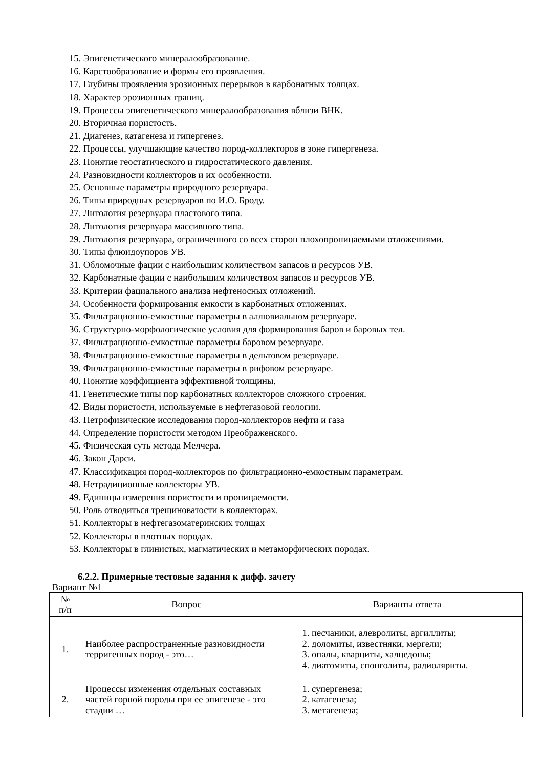15. Эпигенетического минералообразование.
16. Карстообразование и формы его проявления.
17. Глубины проявления эрозионных перерывов в карбонатных толщах.
18. Характер эрозионных границ.
19. Процессы эпигенетического минералообразования вблизи ВНК.
20. Вторичная пористость.
21. Диагенез, катагенеза и гипергенез.
22. Процессы, улучшающие качество пород-коллекторов в зоне гипергенеза.
23. Понятие геостатического и гидростатического давления.
24. Разновидности коллекторов и их особенности.
25. Основные параметры природного резервуара.
26. Типы природных резервуаров по И.О. Броду.
27. Литология резервуара пластового типа.
28. Литология резервуара массивного типа.
29. Литология резервуара, ограниченного со всех сторон плохопроницаемыми отложениями.
30. Типы флюидоупоров УВ.
31. Обломочные фации с наибольшим количеством запасов и ресурсов УВ.
32. Карбонатные фации с наибольшим количеством запасов и ресурсов УВ.
33. Критерии фациального анализа нефтеносных отложений.
34. Особенности формирования емкости в карбонатных отложениях.
35. Фильтрационно-емкостные параметры в аллювиальном резервуаре.
36. Структурно-морфологические условия для формирования баров и баровых тел.
37. Фильтрационно-емкостные параметры баровом резервуаре.
38. Фильтрационно-емкостные параметры в дельтовом резервуаре.
39. Фильтрационно-емкостные параметры в рифовом резервуаре.
40. Понятие коэффициента эффективной толщины.
41. Генетические типы пор карбонатных коллекторов сложного строения.
42. Виды пористости, используемые в нефтегазовой геологии.
43. Петрофизические исследования пород-коллекторов нефти и газа
44. Определение пористости методом Преображенского.
45. Физическая суть метода Мелчера.
46. Закон Дарси.
47. Классификация пород-коллекторов по фильтрационно-емкостным параметрам.
48. Нетрадиционные коллекторы УВ.
49. Единицы измерения пористости и проницаемости.
50. Роль отводиться трещиноватости в коллекторах.
51. Коллекторы в нефтегазоматеринских толщах
52. Коллекторы в плотных породах.
53. Коллекторы в глинистых, магматических и метаморфических породах.
6.2.2. Примерные тестовые задания к дифф. зачету
Вариант №1
| № п/п | Вопрос | Варианты ответа |
| --- | --- | --- |
| 1. | Наиболее распространенные разновидности терригенных пород - это… | 1. песчаники, алевролиты, аргиллиты; 2. доломиты, известняки, мергели; 3. опалы, кварциты, халцедоны; 4. диатомиты, спонголиты, радиоляриты. |
| 2. | Процессы изменения отдельных составных частей горной породы при ее эпигенезе - это стадии … | 1. супергенеза; 2. катагенеза; 3. метагенеза; |